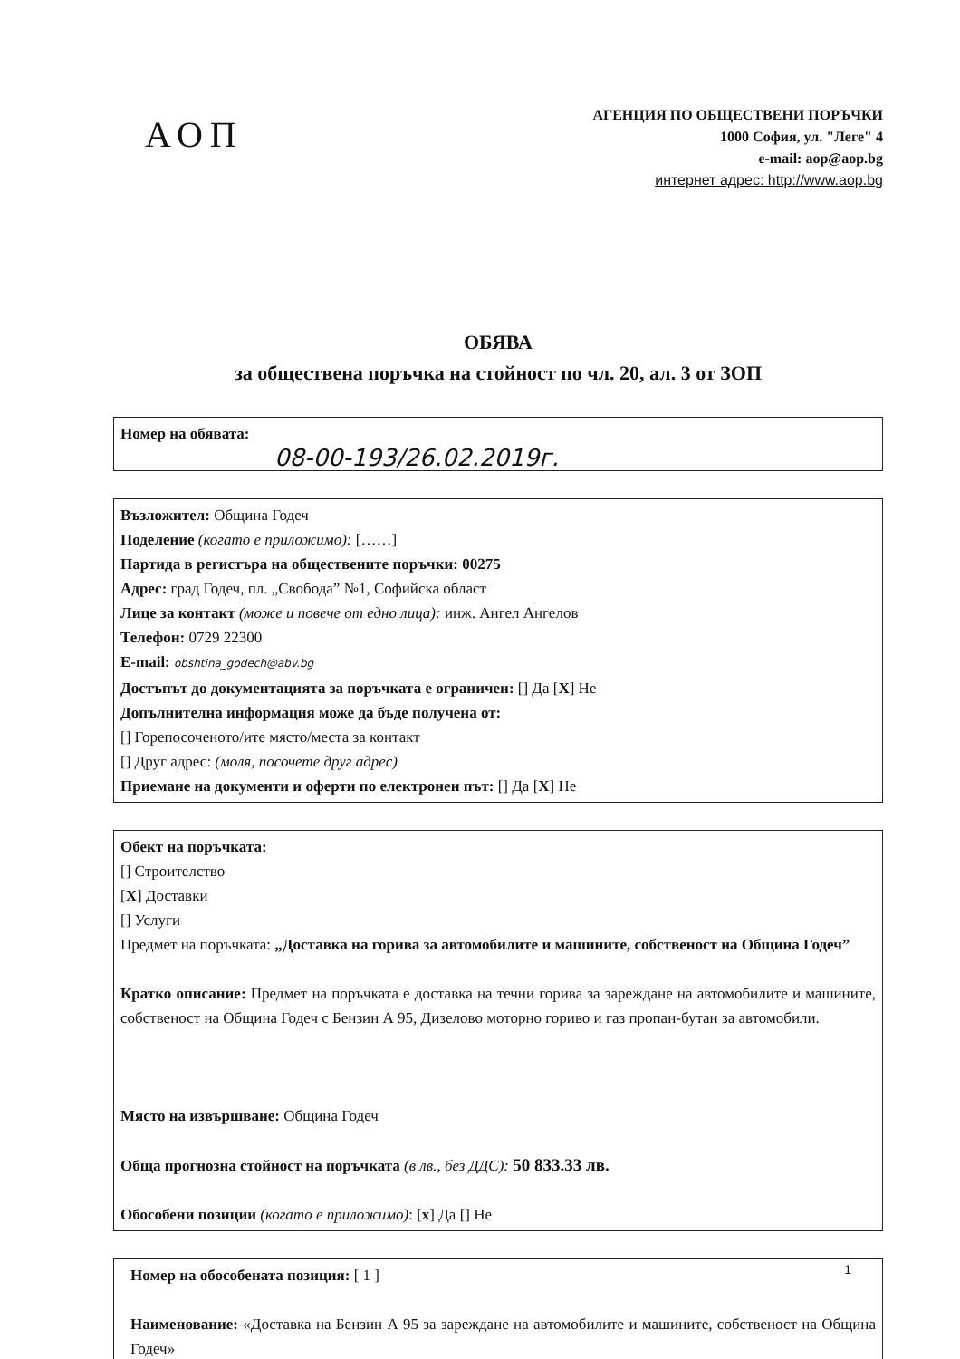АОП
АГЕНЦИЯ ПО ОБЩЕСТВЕНИ ПОРЪЧКИ
1000 София, ул. "Леге" 4
e-mail: aop@aop.bg
интернет адрес: http://www.aop.bg
ОБЯВА
за обществена поръчка на стойност по чл. 20, ал. 3 от ЗОП
Номер на обявата:
08-00-193/26.02.2019г.
Възложител: Община Годеч
Поделение (когато е приложимо): [……]
Партида в регистъра на обществените поръчки: 00275
Адрес: град Годеч, пл. „Свобода” №1, Софийска област
Лице за контакт (може и повече от едно лица): инж. Ангел Ангелов
Телефон: 0729 22300
E-mail: obshtina_godech@abv.bg
Достъпът до документацията за поръчката е ограничен: [] Да [X] Не
Допълнителна информация може да бъде получена от:
[] Горепосоченото/ите място/места за контакт
[] Друг адрес: (моля, посочете друг адрес)
Приемане на документи и оферти по електронен път: [] Да [X] Не
Обект на поръчката:
[] Строителство
[X] Доставки
[] Услуги
Предмет на поръчката: „Доставка на горива за автомобилите и машините, собственост на Община Годеч”
Кратко описание: Предмет на поръчката е доставка на течни горива за зареждане на автомобилите и машините, собственост на Община Годеч с Бензин А 95, Дизелово моторно гориво и газ пропан-бутан за автомобили.
Място на извършване: Община Годеч
Обща прогнозна стойност на поръчката (в лв., без ДДС): 50 833.33 лв.
Обособени позиции (когато е приложимо): [x] Да [] Не
Номер на обособената позиция: [ 1 ]
Наименование: «Доставка на Бензин А 95 за зареждане на автомобилите и машините, собственост на Община Годеч»
1